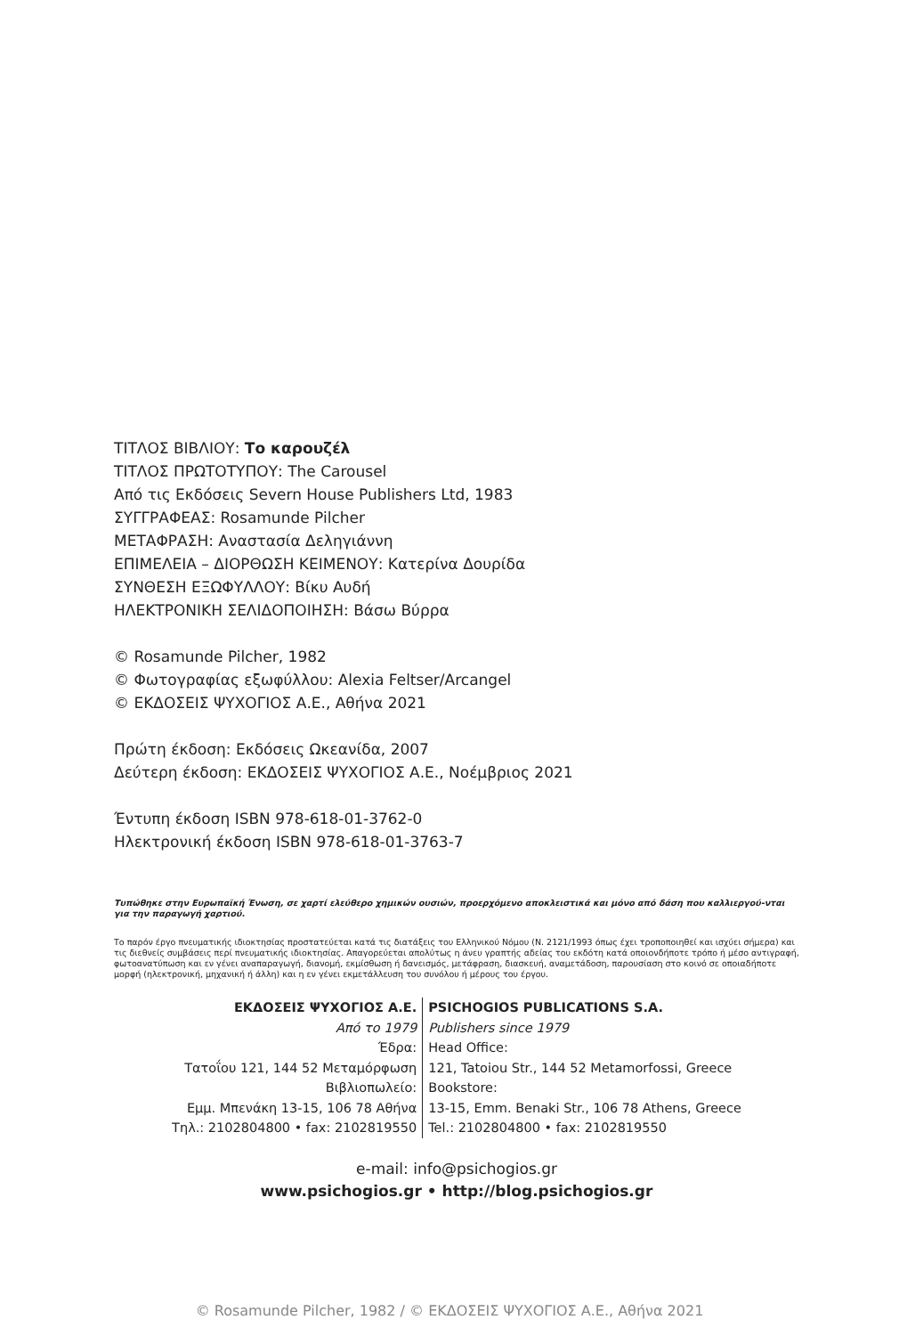ΤΙΤΛΟΣ ΒΙΒΛΙΟΥ: Το καρουζέλ
ΤΙΤΛΟΣ ΠΡΩΤΟΤΥΠΟΥ: The Carousel
Από τις Εκδόσεις Severn House Publishers Ltd, 1983
ΣΥΓΓΡΑΦΕΑΣ: Rosamunde Pilcher
ΜΕΤΑΦΡΑΣΗ: Αναστασία Δεληγιάννη
ΕΠΙΜΕΛΕΙΑ – ΔΙΟΡΘΩΣΗ ΚΕΙΜΕΝΟΥ: Κατερίνα Δουρίδα
ΣΥΝΘΕΣΗ ΕΞΩΦΥΛΛΟΥ: Βίκυ Αυδή
ΗΛΕΚΤΡΟΝΙΚΗ ΣΕΛΙΔΟΠΟΙΗΣΗ: Βάσω Βύρρα
© Rosamunde Pilcher, 1982
© Φωτογραφίας εξωφύλλου: Alexia Feltser/Arcangel
© ΕΚΔΟΣΕΙΣ ΨΥΧΟΓΙΟΣ Α.Ε., Αθήνα 2021
Πρώτη έκδοση: Εκδόσεις Ωκεανίδα, 2007
Δεύτερη έκδοση: ΕΚΔΟΣΕΙΣ ΨΥΧΟΓΙΟΣ Α.Ε., Νοέμβριος 2021
Έντυπη έκδοση ISBN 978-618-01-3762-0
Ηλεκτρονική έκδοση ISBN 978-618-01-3763-7
Τυπώθηκε στην Ευρωπαϊκή Ένωση, σε χαρτί ελεύθερο χημικών ουσιών, προερχόμενο αποκλειστικά και μόνο από δάση που καλλιεργού-νται για την παραγωγή χαρτιού.
Το παρόν έργο πνευματικής ιδιοκτησίας προστατεύεται κατά τις διατάξεις του Ελληνικού Νόμου (Ν. 2121/1993 όπως έχει τροποποιηθεί και ισχύει σήμερα) και τις διεθνείς συμβάσεις περί πνευματικής ιδιοκτησίας. Απαγορεύεται απολύτως η άνευ γραπτής αδείας του εκδότη κατά οποιονδήποτε τρόπο ή μέσο αντιγραφή, φωτοανατύπωση και εν γένει αναπαραγωγή, διανομή, εκμίσθωση ή δανεισμός, μετάφραση, διασκευή, αναμετάδοση, παρουσίαση στο κοινό σε οποιαδήποτε μορφή (ηλεκτρονική, μηχανική ή άλλη) και η εν γένει εκμετάλλευση του συνόλου ή μέρους του έργου.
ΕΚΔΟΣΕΙΣ ΨΥΧΟΓΙΟΣ Α.Ε.
Από το 1979
Έδρα:
Τατοΐου 121, 144 52 Μεταμόρφωση
Βιβλιοπωλείο:
Εμμ. Μπενάκη 13-15, 106 78 Αθήνα
Τηλ.: 2102804800 • fax: 2102819550
PSICHOGIOS PUBLICATIONS S.A.
Publishers since 1979
Head Office:
121, Tatoiou Str., 144 52 Metamorfossi, Greece
Bookstore:
13-15, Emm. Benaki Str., 106 78 Athens, Greece
Tel.: 2102804800 • fax: 2102819550
e-mail: info@psichogios.gr
www.psichogios.gr • http://blog.psichogios.gr
© Rosamunde Pilcher, 1982 / © ΕΚΔΟΣΕΙΣ ΨΥΧΟΓΙΟΣ Α.Ε., Αθήνα 2021